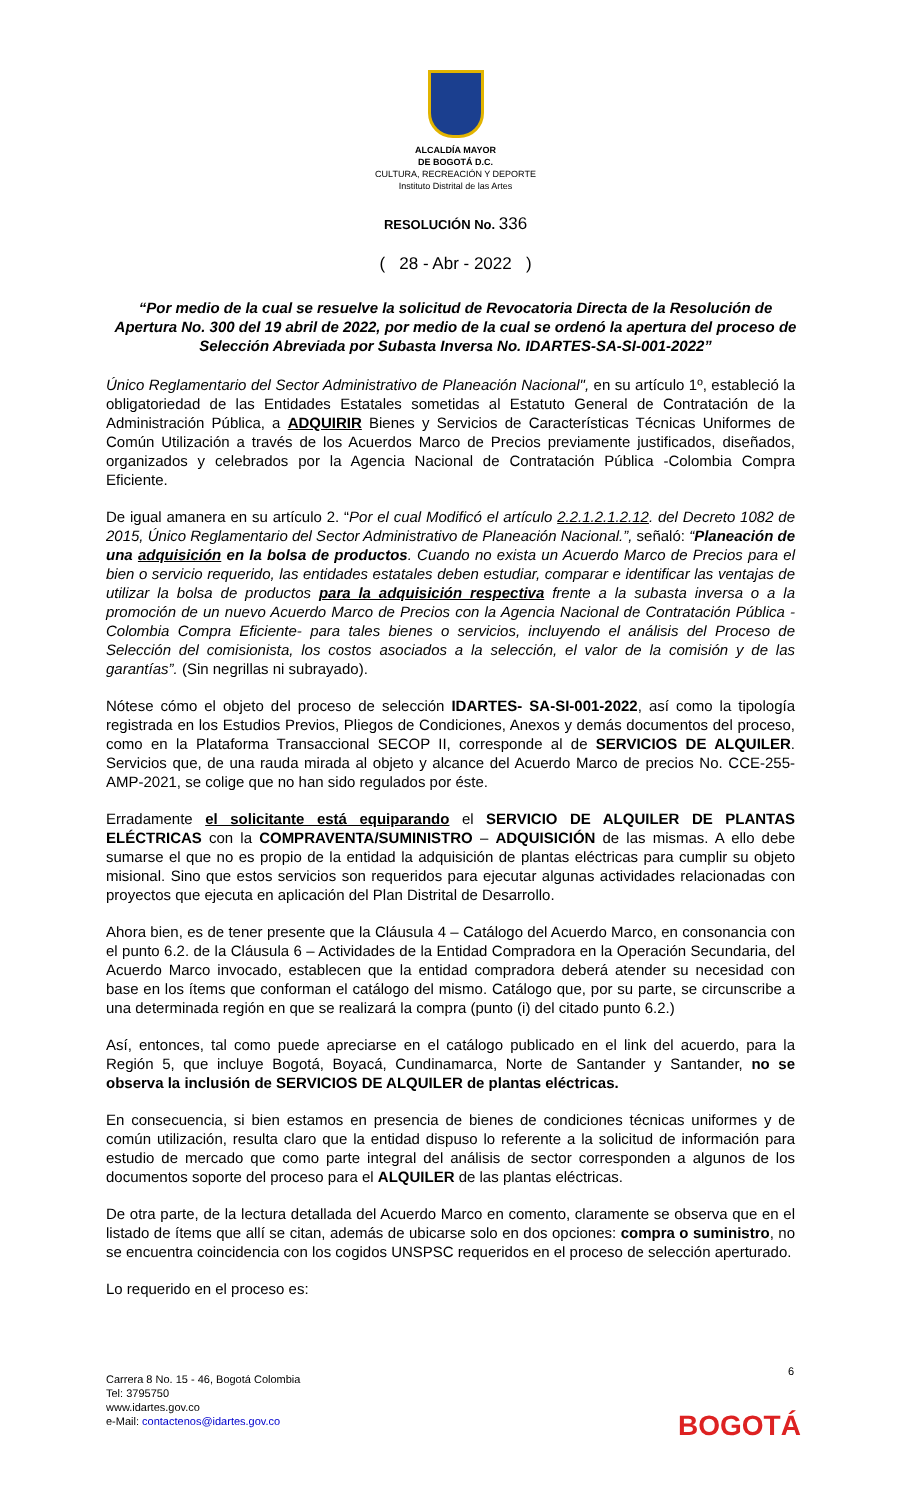ALCALDÍA MAYOR
DE BOGOTÁ D.C.
CULTURA, RECREACIÓN Y DEPORTE
Instituto Distrital de las Artes
RESOLUCIÓN No. 336
( 28 - Abr - 2022 )
“Por medio de la cual se resuelve la solicitud de Revocatoria Directa de la Resolución de Apertura No. 300 del 19 abril de 2022, por medio de la cual se ordenó la apertura del proceso de Selección Abreviada por Subasta Inversa No. IDARTES-SA-SI-001-2022”
Único Reglamentario del Sector Administrativo de Planeación Nacional", en su artículo 1º, estableció la obligatoriedad de las Entidades Estatales sometidas al Estatuto General de Contratación de la Administración Pública, a ADQUIRIR Bienes y Servicios de Características Técnicas Uniformes de Común Utilización a través de los Acuerdos Marco de Precios previamente justificados, diseñados, organizados y celebrados por la Agencia Nacional de Contratación Pública -Colombia Compra Eficiente.
De igual amanera en su artículo 2. “Por el cual Modificó el artículo 2.2.1.2.1.2.12. del Decreto 1082 de 2015, Único Reglamentario del Sector Administrativo de Planeación Nacional.”, señaló: “Planeación de una adquisición en la bolsa de productos. Cuando no exista un Acuerdo Marco de Precios para el bien o servicio requerido, las entidades estatales deben estudiar, comparar e identificar las ventajas de utilizar la bolsa de productos para la adquisición respectiva frente a la subasta inversa o a la promoción de un nuevo Acuerdo Marco de Precios con la Agencia Nacional de Contratación Pública -Colombia Compra Eficiente- para tales bienes o servicios, incluyendo el análisis del Proceso de Selección del comisionista, los costos asociados a la selección, el valor de la comisión y de las garantías”. (Sin negrillas ni subrayado).
Nótese cómo el objeto del proceso de selección IDARTES- SA-SI-001-2022, así como la tipología registrada en los Estudios Previos, Pliegos de Condiciones, Anexos y demás documentos del proceso, como en la Plataforma Transaccional SECOP II, corresponde al de SERVICIOS DE ALQUILER. Servicios que, de una rauda mirada al objeto y alcance del Acuerdo Marco de precios No. CCE-255-AMP-2021, se colige que no han sido regulados por éste.
Erradamente el solicitante está equiparando el SERVICIO DE ALQUILER DE PLANTAS ELÉCTRICAS con la COMPRAVENTA/SUMINISTRO – ADQUISICIÓN de las mismas. A ello debe sumarse el que no es propio de la entidad la adquisición de plantas eléctricas para cumplir su objeto misional. Sino que estos servicios son requeridos para ejecutar algunas actividades relacionadas con proyectos que ejecuta en aplicación del Plan Distrital de Desarrollo.
Ahora bien, es de tener presente que la Cláusula 4 – Catálogo del Acuerdo Marco, en consonancia con el punto 6.2. de la Cláusula 6 – Actividades de la Entidad Compradora en la Operación Secundaria, del Acuerdo Marco invocado, establecen que la entidad compradora deberá atender su necesidad con base en los ítems que conforman el catálogo del mismo. Catálogo que, por su parte, se circunscribe a una determinada región en que se realizará la compra (punto (i) del citado punto 6.2.)
Así, entonces, tal como puede apreciarse en el catálogo publicado en el link del acuerdo, para la Región 5, que incluye Bogotá, Boyacá, Cundinamarca, Norte de Santander y Santander, no se observa la inclusión de SERVICIOS DE ALQUILER de plantas eléctricas.
En consecuencia, si bien estamos en presencia de bienes de condiciones técnicas uniformes y de común utilización, resulta claro que la entidad dispuso lo referente a la solicitud de información para estudio de mercado que como parte integral del análisis de sector corresponden a algunos de los documentos soporte del proceso para el ALQUILER de las plantas eléctricas.
De otra parte, de la lectura detallada del Acuerdo Marco en comento, claramente se observa que en el listado de ítems que allí se citan, además de ubicarse solo en dos opciones: compra o suministro, no se encuentra coincidencia con los cogidos UNSPSC requeridos en el proceso de selección aperturado.
Lo requerido en el proceso es:
6
Carrera 8 No. 15 - 46, Bogotá Colombia
Tel: 3795750
www.idartes.gov.co
e-Mail: contactenos@idartes.gov.co
BOGOTÁ